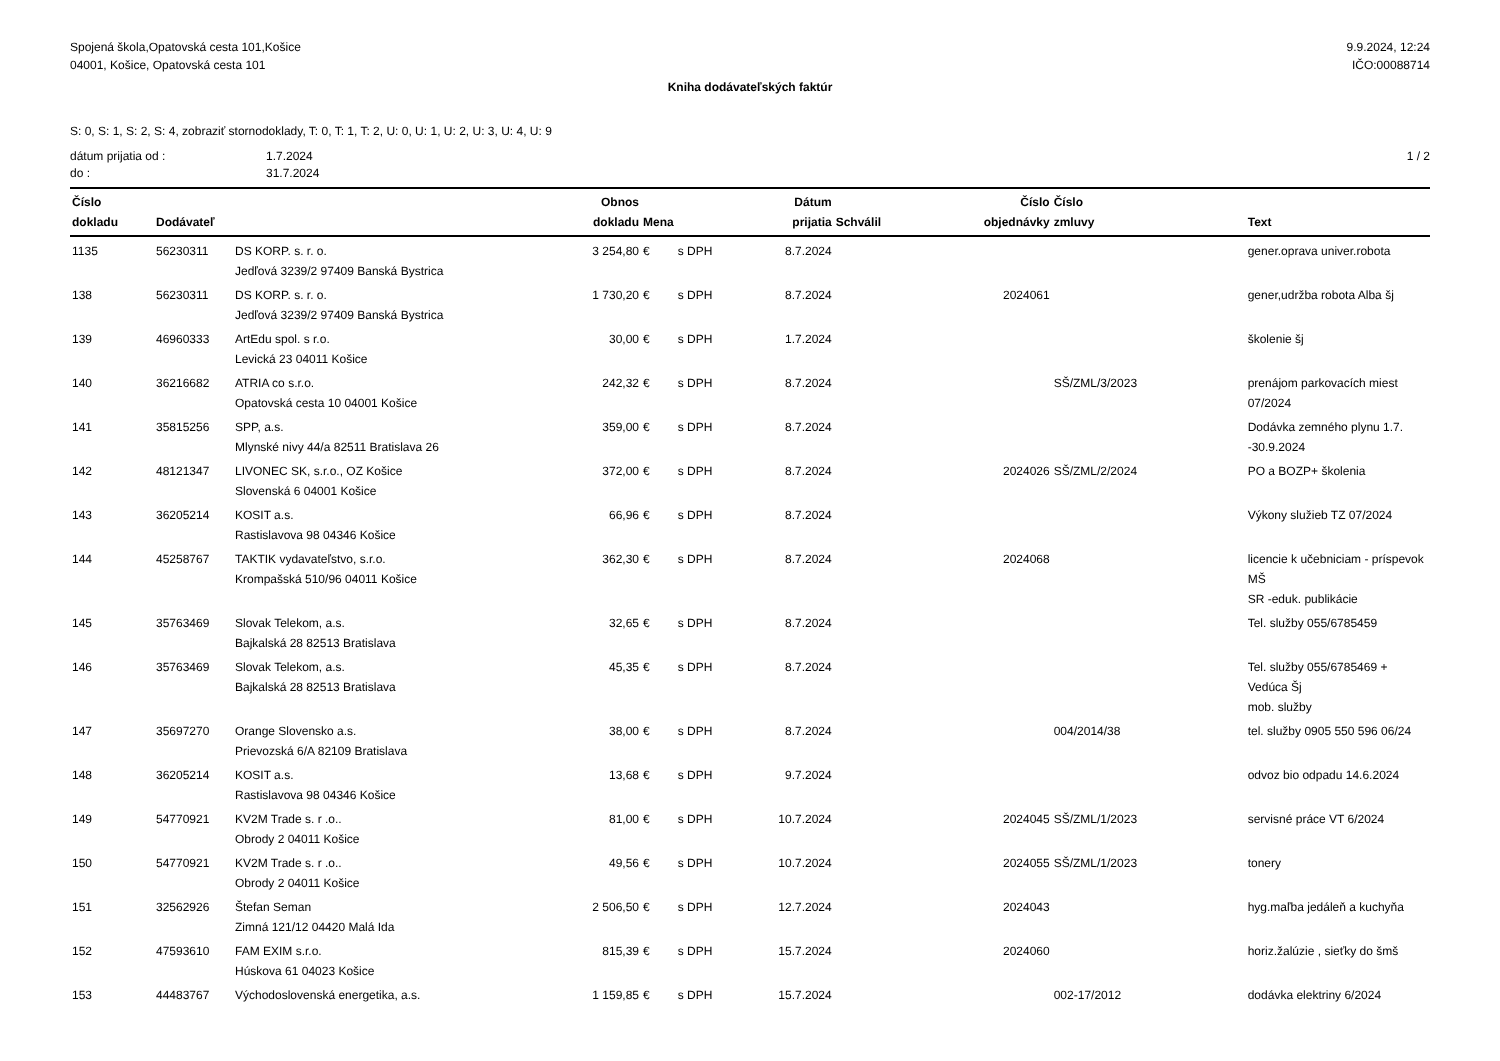Spojená škola,Opatovská cesta 101,Košice
04001, Košice, Opatovská cesta 101
9.9.2024, 12:24
IČO:00088714
Kniha dodávateľských faktúr
S: 0, S: 1, S: 2, S: 4, zobraziť stornodoklady, T: 0, T: 1, T: 2, U: 0, U: 1, U: 2, U: 3, U: 4, U: 9
dátum prijatia od :
do :
1.7.2024
31.7.2024
1 / 2
| Číslo dokladu | Dodávateľ | | Obnos dokladu | Mena | | Dátum prijatia | Schválil | Číslo objednávky | Číslo zmluvy | Text |
| --- | --- | --- | --- | --- | --- | --- | --- | --- | --- | --- |
| 1135 | 56230311 | DS KORP. s. r. o. Jedľová 3239/2 97409 Banská Bystrica | 3 254,80 | € | s DPH | 8.7.2024 | | | | gener.oprava univer.robota |
| 138 | 56230311 | DS KORP. s. r. o. Jedľová 3239/2 97409 Banská Bystrica | 1 730,20 | € | s DPH | 8.7.2024 | | 2024061 | | gener,udržba robota Alba šj |
| 139 | 46960333 | ArtEdu spol. s r.o. Levická 23 04011 Košice | 30,00 | € | s DPH | 1.7.2024 | | | | školenie šj |
| 140 | 36216682 | ATRIA co s.r.o. Opatovská cesta 10 04001 Košice | 242,32 | € | s DPH | 8.7.2024 | | | SŠ/ZML/3/2023 | prenájom parkovacích miest 07/2024 |
| 141 | 35815256 | SPP, a.s. Mlynské nivy 44/a 82511 Bratislava 26 | 359,00 | € | s DPH | 8.7.2024 | | | | Dodávka zemného plynu 1.7. -30.9.2024 |
| 142 | 48121347 | LIVONEC SK, s.r.o., OZ Košice Slovenská 6 04001 Košice | 372,00 | € | s DPH | 8.7.2024 | | 2024026 | SŠ/ZML/2/2024 | PO a BOZP+ školenia |
| 143 | 36205214 | KOSIT a.s. Rastislavova 98 04346 Košice | 66,96 | € | s DPH | 8.7.2024 | | | | Výkony služieb TZ 07/2024 |
| 144 | 45258767 | TAKTIK vydavateľstvo, s.r.o. Krompašská 510/96 04011 Košice | 362,30 | € | s DPH | 8.7.2024 | | 2024068 | | licencie k učebniciam - príspevok MŠ SR -eduk. publikácie |
| 145 | 35763469 | Slovak Telekom, a.s. Bajkalská 28 82513 Bratislava | 32,65 | € | s DPH | 8.7.2024 | | | | Tel. služby 055/6785459 |
| 146 | 35763469 | Slovak Telekom, a.s. Bajkalská 28 82513 Bratislava | 45,35 | € | s DPH | 8.7.2024 | | | | Tel. služby 055/6785469 + Vedúca Šj mob. služby |
| 147 | 35697270 | Orange Slovensko a.s. Prievozská 6/A 82109 Bratislava | 38,00 | € | s DPH | 8.7.2024 | | | 004/2014/38 | tel. služby 0905 550 596 06/24 |
| 148 | 36205214 | KOSIT a.s. Rastislavova 98 04346 Košice | 13,68 | € | s DPH | 9.7.2024 | | | | odvoz bio odpadu 14.6.2024 |
| 149 | 54770921 | KV2M Trade s. r .o.. Obrody 2 04011 Košice | 81,00 | € | s DPH | 10.7.2024 | | 2024045 | SŠ/ZML/1/2023 | servisné práce VT 6/2024 |
| 150 | 54770921 | KV2M Trade s. r .o.. Obrody 2 04011 Košice | 49,56 | € | s DPH | 10.7.2024 | | 2024055 | SŠ/ZML/1/2023 | tonery |
| 151 | 32562926 | Štefan Seman Zimná 121/12 04420 Malá Ida | 2 506,50 | € | s DPH | 12.7.2024 | | 2024043 | | hyg.maľba jedáleň a kuchyňa |
| 152 | 47593610 | FAM EXIM s.r.o. Húskova 61 04023 Košice | 815,39 | € | s DPH | 15.7.2024 | | 2024060 | | horiz.žalúzie , sieťky do šmš |
| 153 | 44483767 | Východoslovenská energetika, a.s. | 1 159,85 | € | s DPH | 15.7.2024 | | | 002-17/2012 | dodávka elektriny 6/2024 |